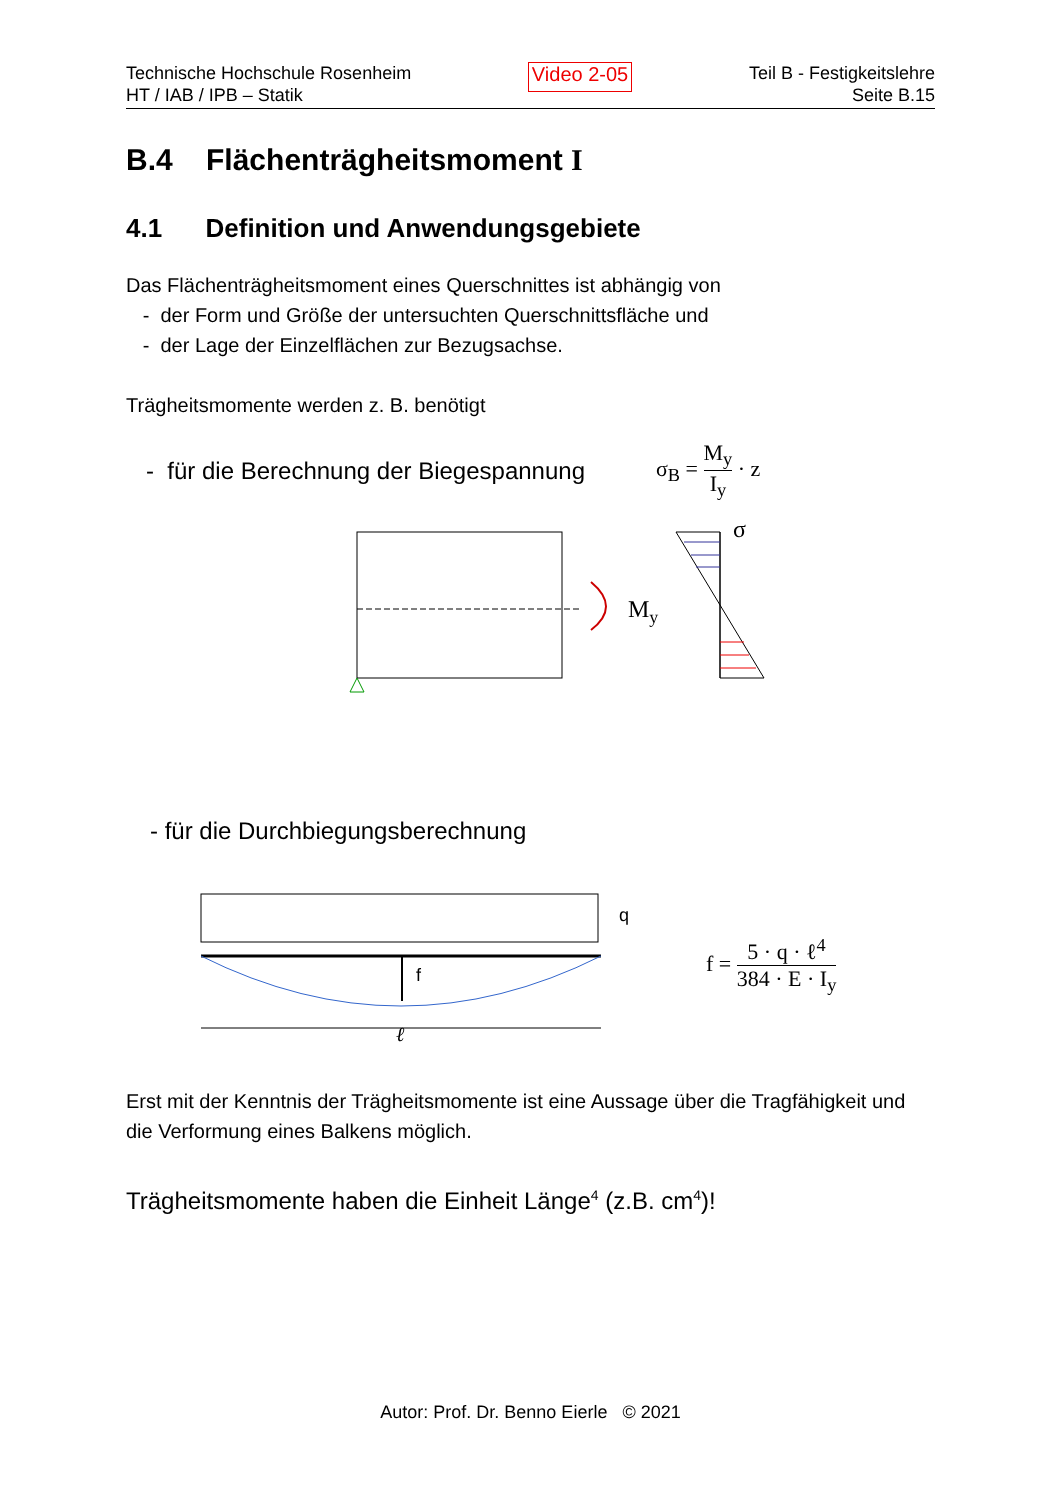Technische Hochschule Rosenheim
HT / IAB / IPB – Statik
Video 2-05
Teil B - Festigkeitslehre
Seite B.15
B.4 Flächenträgheitsmoment I
4.1 Definition und Anwendungsgebiete
Das Flächenträgheitsmoment eines Querschnittes ist abhängig von
- der Form und Größe der untersuchten Querschnittsfläche und
- der Lage der Einzelflächen zur Bezugsachse.
Trägheitsmomente werden z. B. benötigt
- für die Berechnung der Biegespannung σ<sub>B</sub> = M<sub>y</sub> I<sub>y</sub> · z
My
σ
- für die Durchbiegungsberechnung
f
q
ℓ
f = 5 · q · ℓ<sup>4</sup> 384 · E · I<sub>y</sub>
Erst mit der Kenntnis der Trägheitsmomente ist eine Aussage über die Tragfähigkeit und die Verformung eines Balkens möglich.
Trägheitsmomente haben die Einheit Länge<sup>4</sup> (z.B. cm<sup>4</sup>)!
Autor: Prof. Dr. Benno Eierle © 2021